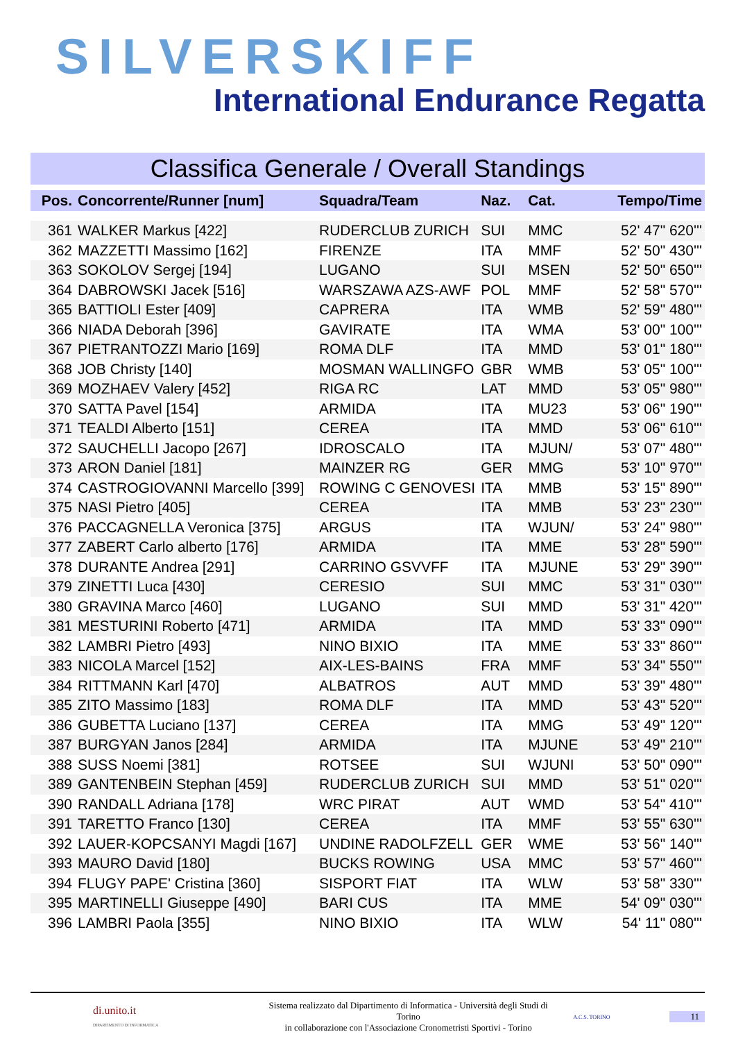SILVERSKIFF
International Endurance Regatta
Classifica Generale / Overall Standings
| Pos. | Concorrente/Runner [num] | Squadra/Team | Naz. | Cat. | Tempo/Time |
| --- | --- | --- | --- | --- | --- |
| 361 | WALKER Markus [422] | RUDERCLUB ZURICH | SUI | MMC | 52' 47" 620''' |
| 362 | MAZZETTI Massimo [162] | FIRENZE | ITA | MMF | 52' 50" 430''' |
| 363 | SOKOLOV Sergej [194] | LUGANO | SUI | MSEN | 52' 50" 650''' |
| 364 | DABROWSKI Jacek [516] | WARSZAWA AZS-AWF | POL | MMF | 52' 58" 570''' |
| 365 | BATTIOLI Ester [409] | CAPRERA | ITA | WMB | 52' 59" 480''' |
| 366 | NIADA Deborah [396] | GAVIRATE | ITA | WMA | 53' 00" 100''' |
| 367 | PIETRANTOZZI Mario [169] | ROMA DLF | ITA | MMD | 53' 01" 180''' |
| 368 | JOB Christy [140] | MOSMAN WALLINGFO | GBR | WMB | 53' 05" 100''' |
| 369 | MOZHAEV Valery [452] | RIGA RC | LAT | MMD | 53' 05" 980''' |
| 370 | SATTA Pavel [154] | ARMIDA | ITA | MU23 | 53' 06" 190''' |
| 371 | TEALDI Alberto [151] | CEREA | ITA | MMD | 53' 06" 610''' |
| 372 | SAUCHELLI Jacopo [267] | IDROSCALO | ITA | MJUN/ | 53' 07" 480''' |
| 373 | ARON Daniel [181] | MAINZER RG | GER | MMG | 53' 10" 970''' |
| 374 | CASTROGIOVANNI Marcello [399] | ROWING C GENOVESI | ITA | MMB | 53' 15" 890''' |
| 375 | NASI Pietro [405] | CEREA | ITA | MMB | 53' 23" 230''' |
| 376 | PACCAGNELLA Veronica [375] | ARGUS | ITA | WJUN/ | 53' 24" 980''' |
| 377 | ZABERT Carlo alberto [176] | ARMIDA | ITA | MME | 53' 28" 590''' |
| 378 | DURANTE Andrea [291] | CARRINO GSVVFF | ITA | MJUNE | 53' 29" 390''' |
| 379 | ZINETTI Luca [430] | CERESIO | SUI | MMC | 53' 31" 030''' |
| 380 | GRAVINA Marco [460] | LUGANO | SUI | MMD | 53' 31" 420''' |
| 381 | MESTURINI Roberto [471] | ARMIDA | ITA | MMD | 53' 33" 090''' |
| 382 | LAMBRI Pietro [493] | NINO BIXIO | ITA | MME | 53' 33" 860''' |
| 383 | NICOLA Marcel [152] | AIX-LES-BAINS | FRA | MMF | 53' 34" 550''' |
| 384 | RITTMANN Karl [470] | ALBATROS | AUT | MMD | 53' 39" 480''' |
| 385 | ZITO Massimo [183] | ROMA DLF | ITA | MMD | 53' 43" 520''' |
| 386 | GUBETTA Luciano [137] | CEREA | ITA | MMG | 53' 49" 120''' |
| 387 | BURGYAN Janos [284] | ARMIDA | ITA | MJUNE | 53' 49" 210''' |
| 388 | SUSS Noemi [381] | ROTSEE | SUI | WJUNI | 53' 50" 090''' |
| 389 | GANTENBEIN Stephan [459] | RUDERCLUB ZURICH | SUI | MMD | 53' 51" 020''' |
| 390 | RANDALL Adriana [178] | WRC PIRAT | AUT | WMD | 53' 54" 410''' |
| 391 | TARETTO Franco [130] | CEREA | ITA | MMF | 53' 55" 630''' |
| 392 | LAUER-KOPCSANYI Magdi [167] | UNDINE RADOLFZELL | GER | WME | 53' 56" 140''' |
| 393 | MAURO David [180] | BUCKS ROWING | USA | MMC | 53' 57" 460''' |
| 394 | FLUGY PAPE' Cristina [360] | SISPORT FIAT | ITA | WLW | 53' 58" 330''' |
| 395 | MARTINELLI Giuseppe [490] | BARI CUS | ITA | MME | 54' 09" 030''' |
| 396 | LAMBRI Paola [355] | NINO BIXIO | ITA | WLW | 54' 11" 080''' |
di.unito.it
DIPARTIMENTO DI INFORMATICA
Sistema realizzato dal Dipartimento di Informatica - Università degli Studi di Torino
in collaborazione con l'Associazione Cronometristi Sportivi - Torino
A.C.S. TORINO
11